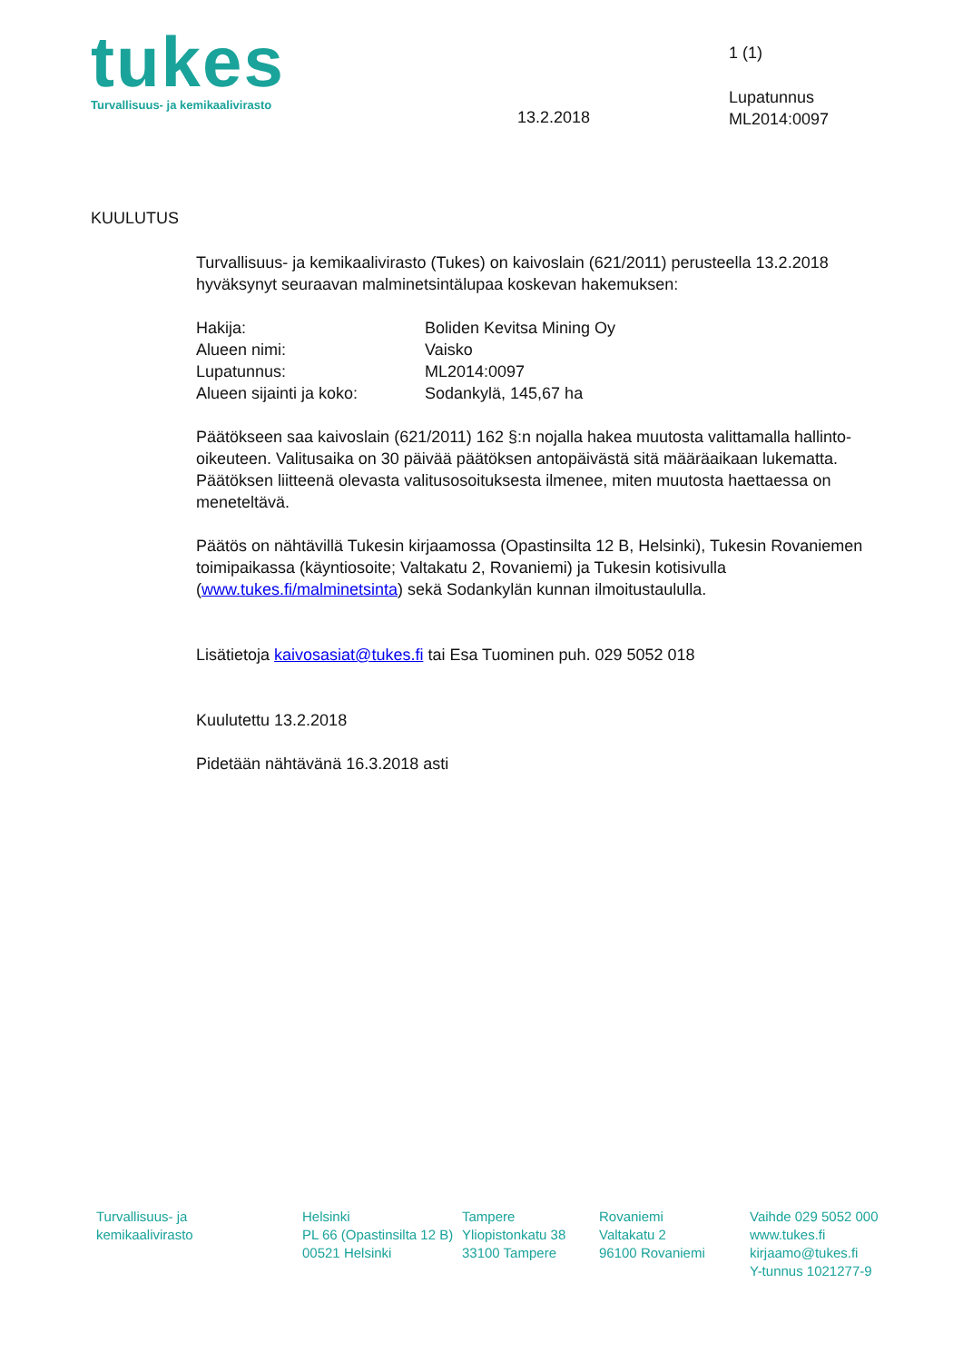tukes
Turvallisuus- ja kemikaalivirasto
1 (1)
13.2.2018
Lupatunnus
ML2014:0097
KUULUTUS
Turvallisuus- ja kemikaalivirasto (Tukes) on kaivoslain (621/2011) perusteella 13.2.2018 hyväksynyt seuraavan malminetsintälupaa koskevan hakemuksen:
| Hakija: | Boliden Kevitsa Mining Oy |
| Alueen nimi: | Vaisko |
| Lupatunnus: | ML2014:0097 |
| Alueen sijainti ja koko: | Sodankylä, 145,67 ha |
Päätökseen saa kaivoslain (621/2011) 162 §:n nojalla hakea muutosta valittamalla hallinto-oikeuteen. Valitusaika on 30 päivää päätöksen antopäivästä sitä määräaikaan lukematta. Päätöksen liitteenä olevasta valitusosoituksesta ilmenee, miten muutosta haettaessa on meneteltävä.
Päätös on nähtävillä Tukesin kirjaamossa (Opastinsilta 12 B, Helsinki), Tukesin Rovaniemen toimipaikassa (käyntiosoite; Valtakatu 2, Rovaniemi) ja Tukesin kotisivulla (www.tukes.fi/malminetsinta) sekä Sodankylän kunnan ilmoitustaululla.
Lisätietoja kaivosasiat@tukes.fi tai Esa Tuominen puh. 029 5052 018
Kuulutettu 13.2.2018
Pidetään nähtävänä 16.3.2018 asti
Turvallisuus- ja
kemikaalivirasto
Helsinki
PL 66 (Opastinsilta 12 B)
00521 Helsinki
Tampere
Yliopistonkatu 38
33100 Tampere
Rovaniemi
Valtakatu 2
96100 Rovaniemi
Vaihde 029 5052 000
www.tukes.fi
kirjaamo@tukes.fi
Y-tunnus 1021277-9